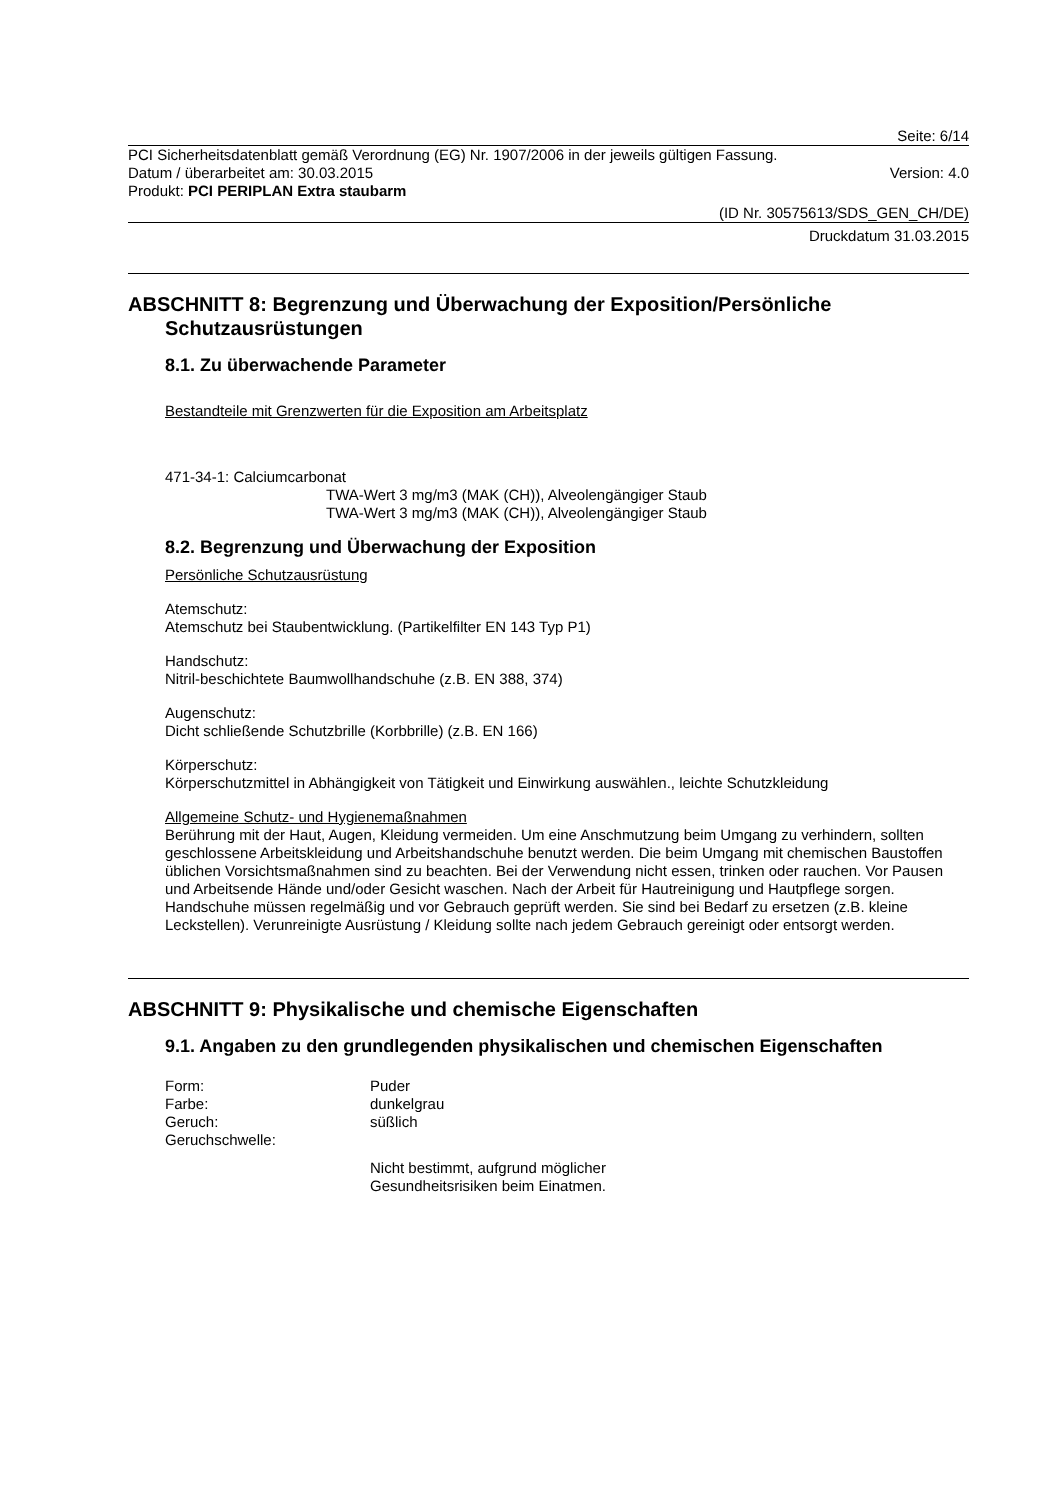Seite: 6/14
PCI Sicherheitsdatenblatt gemäß Verordnung (EG) Nr. 1907/2006 in der jeweils gültigen Fassung.
Datum / überarbeitet am: 30.03.2015 Version: 4.0
Produkt: PCI PERIPLAN Extra staubarm
(ID Nr. 30575613/SDS_GEN_CH/DE)
Druckdatum 31.03.2015
ABSCHNITT 8: Begrenzung und Überwachung der Exposition/Persönliche Schutzausrüstungen
8.1. Zu überwachende Parameter
Bestandteile mit Grenzwerten für die Exposition am Arbeitsplatz
471-34-1: Calciumcarbonat
TWA-Wert 3 mg/m3 (MAK (CH)), Alveolengängiger Staub
TWA-Wert 3 mg/m3 (MAK (CH)), Alveolengängiger Staub
8.2. Begrenzung und Überwachung der Exposition
Persönliche Schutzausrüstung
Atemschutz:
Atemschutz bei Staubentwicklung. (Partikelfilter EN 143 Typ P1)
Handschutz:
Nitril-beschichtete Baumwollhandschuhe (z.B. EN 388, 374)
Augenschutz:
Dicht schließende Schutzbrille (Korbbrille) (z.B. EN 166)
Körperschutz:
Körperschutzmittel in Abhängigkeit von Tätigkeit und Einwirkung auswählen., leichte Schutzkleidung
Allgemeine Schutz- und Hygienemaßnahmen
Berührung mit der Haut, Augen, Kleidung vermeiden. Um eine Anschmutzung beim Umgang zu verhindern, sollten geschlossene Arbeitskleidung und Arbeitshandschuhe benutzt werden. Die beim Umgang mit chemischen Baustoffen üblichen Vorsichtsmaßnahmen sind zu beachten. Bei der Verwendung nicht essen, trinken oder rauchen. Vor Pausen und Arbeitsende Hände und/oder Gesicht waschen. Nach der Arbeit für Hautreinigung und Hautpflege sorgen. Handschuhe müssen regelmäßig und vor Gebrauch geprüft werden. Sie sind bei Bedarf zu ersetzen (z.B. kleine Leckstellen). Verunreinigte Ausrüstung / Kleidung sollte nach jedem Gebrauch gereinigt oder entsorgt werden.
ABSCHNITT 9: Physikalische und chemische Eigenschaften
9.1. Angaben zu den grundlegenden physikalischen und chemischen Eigenschaften
Form: Puder
Farbe: dunkelgrau
Geruch: süßlich
Geruchschwelle:
Nicht bestimmt, aufgrund möglicher
Gesundheitsrisiken beim Einatmen.